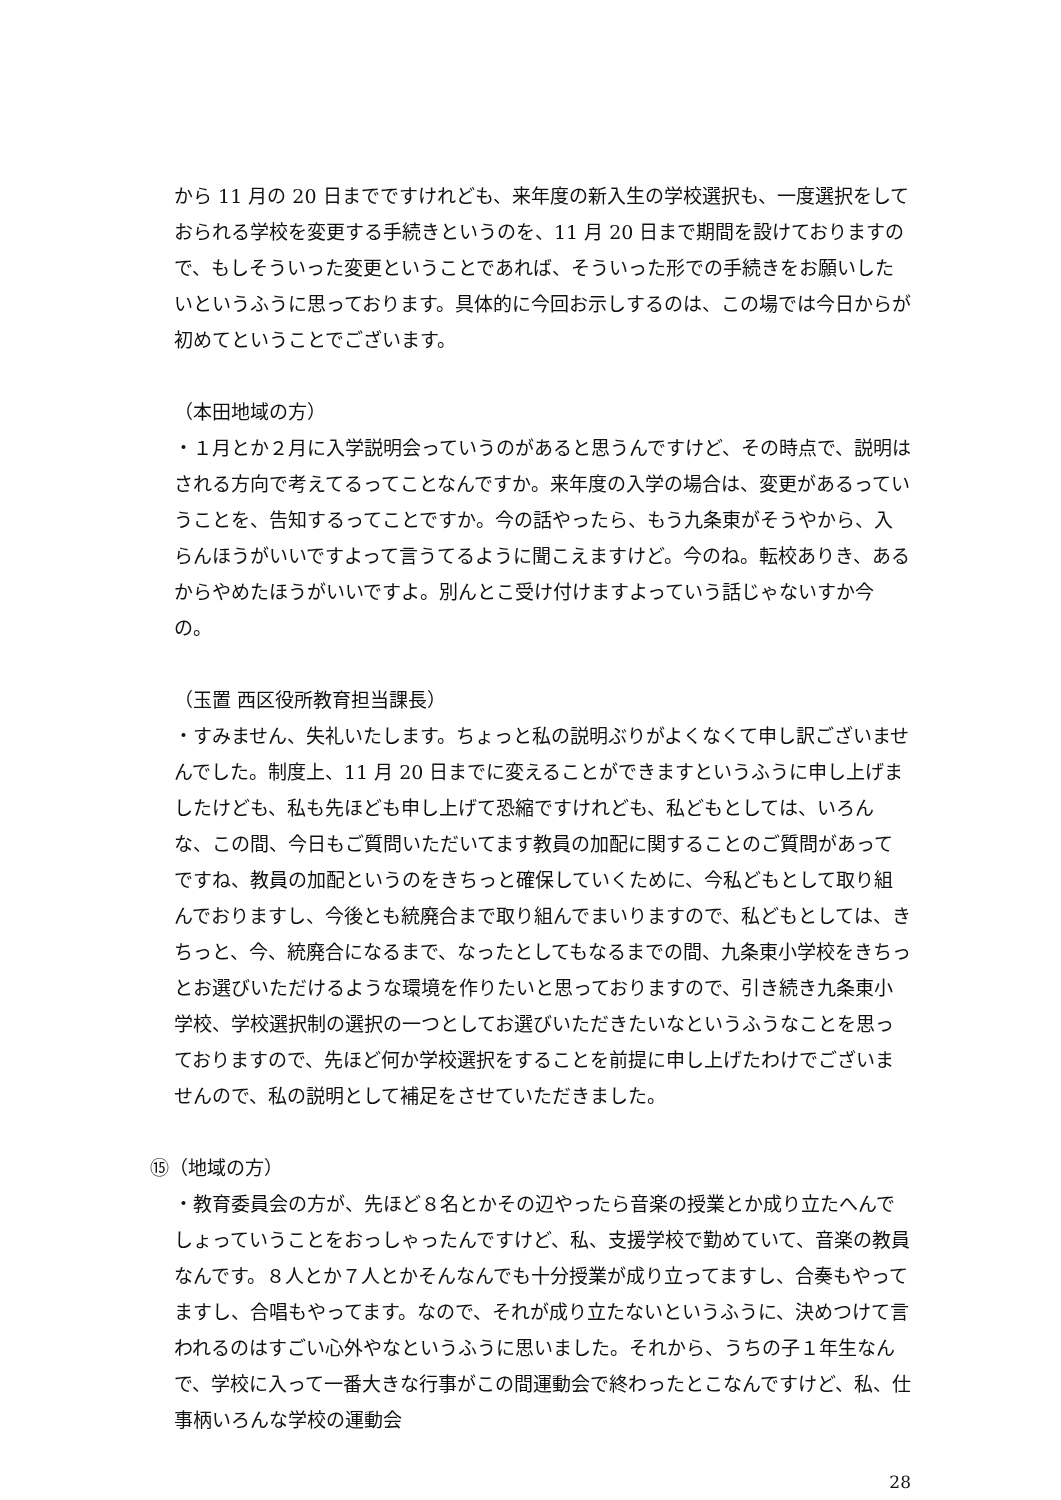から 11 月の 20 日までですけれども、来年度の新入生の学校選択も、一度選択をしておられる学校を変更する手続きというのを、11 月 20 日まで期間を設けておりますので、もしそういった変更ということであれば、そういった形での手続きをお願いしたいというふうに思っております。具体的に今回お示しするのは、この場では今日からが初めてということでございます。
（本田地域の方）
・１月とか２月に入学説明会っていうのがあると思うんですけど、その時点で、説明はされる方向で考えてるってことなんですか。来年度の入学の場合は、変更があるっていうことを、告知するってことですか。今の話やったら、もう九条東がそうやから、入らんほうがいいですよって言うてるように聞こえますけど。今のね。転校ありき、あるからやめたほうがいいですよ。別んとこ受け付けますよっていう話じゃないすか今の。
（玉置 西区役所教育担当課長）
・すみません、失礼いたします。ちょっと私の説明ぶりがよくなくて申し訳ございませんでした。制度上、11 月 20 日までに変えることができますというふうに申し上げましたけども、私も先ほども申し上げて恐縮ですけれども、私どもとしては、いろんな、この間、今日もご質問いただいてます教員の加配に関することのご質問があってですね、教員の加配というのをきちっと確保していくために、今私どもとして取り組んでおりますし、今後とも統廃合まで取り組んでまいりますので、私どもとしては、きちっと、今、統廃合になるまで、なったとしてもなるまでの間、九条東小学校をきちっとお選びいただけるような環境を作りたいと思っておりますので、引き続き九条東小学校、学校選択制の選択の一つとしてお選びいただきたいなというふうなことを思っておりますので、先ほど何か学校選択をすることを前提に申し上げたわけでございませんので、私の説明として補足をさせていただきました。
⑮（地域の方）
・教育委員会の方が、先ほど８名とかその辺やったら音楽の授業とか成り立たへんでしょっていうことをおっしゃったんですけど、私、支援学校で勤めていて、音楽の教員なんです。８人とか７人とかそんなんでも十分授業が成り立ってますし、合奏もやってますし、合唱もやってます。なので、それが成り立たないというふうに、決めつけて言われるのはすごい心外やなというふうに思いました。それから、うちの子１年生なんで、学校に入って一番大きな行事がこの間運動会で終わったとこなんですけど、私、仕事柄いろんな学校の運動会
28